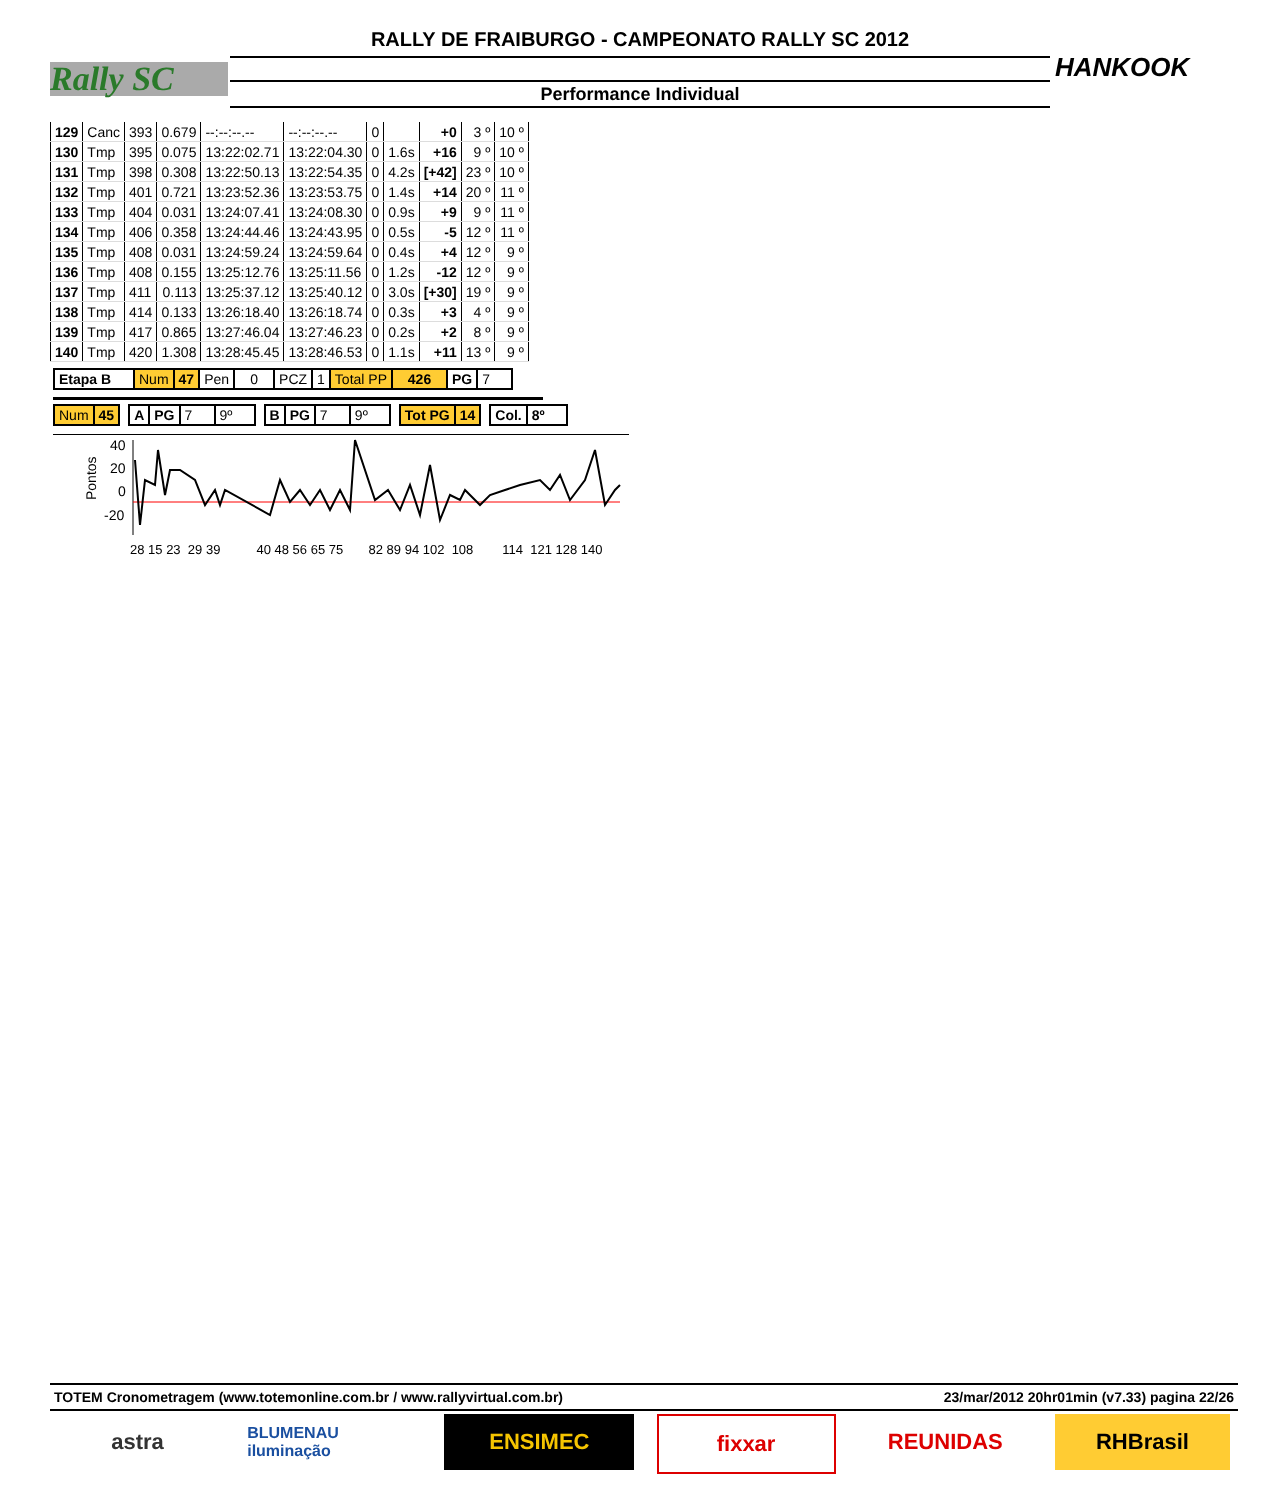RALLY DE FRAIBURGO - CAMPEONATO RALLY SC 2012
Rally SC HANKOOK
Performance Individual
| 129 | Canc | 393 | 0.679 | --:--:--.-- | --:--:--.-- | 0 | | +0 | 3 º | 10 º |
| 130 | Tmp | 395 | 0.075 | 13:22:02.71 | 13:22:04.30 | 0 | 1.6s | +16 | 9 º | 10 º |
| 131 | Tmp | 398 | 0.308 | 13:22:50.13 | 13:22:54.35 | 0 | 4.2s | [+42] | 23 º | 10 º |
| 132 | Tmp | 401 | 0.721 | 13:23:52.36 | 13:23:53.75 | 0 | 1.4s | +14 | 20 º | 11 º |
| 133 | Tmp | 404 | 0.031 | 13:24:07.41 | 13:24:08.30 | 0 | 0.9s | +9 | 9 º | 11 º |
| 134 | Tmp | 406 | 0.358 | 13:24:44.46 | 13:24:43.95 | 0 | 0.5s | -5 | 12 º | 11 º |
| 135 | Tmp | 408 | 0.031 | 13:24:59.24 | 13:24:59.64 | 0 | 0.4s | +4 | 12 º | 9 º |
| 136 | Tmp | 408 | 0.155 | 13:25:12.76 | 13:25:11.56 | 0 | 1.2s | -12 | 12 º | 9 º |
| 137 | Tmp | 411 | 0.113 | 13:25:37.12 | 13:25:40.12 | 0 | 3.0s | [+30] | 19 º | 9 º |
| 138 | Tmp | 414 | 0.133 | 13:26:18.40 | 13:26:18.74 | 0 | 0.3s | +3 | 4 º | 9 º |
| 139 | Tmp | 417 | 0.865 | 13:27:46.04 | 13:27:46.23 | 0 | 0.2s | +2 | 8 º | 9 º |
| 140 | Tmp | 420 | 1.308 | 13:28:45.45 | 13:28:46.53 | 0 | 1.1s | +11 | 13 º | 9 º |
| Etapa B | Num | 47 | Pen | 0 | PCZ | 1 | Total PP | 426 | PG | 7 |
| Num | 45 | | A | PG | 7 | 9º | | B | PG | 7 | 9º | | Tot PG | 14 | | Col. | 8º |
Pontos
40
20
0
-20
28 15 23 29 39 40 48 56 65 75 82 89 94 102 108 114 121 128 140
TOTEM Cronometragem (www.totemonline.com.br / www.rallyvirtual.com.br) 23/mar/2012 20hr01min (v7.33) pagina 22/26
astra
BLUMENAU iluminação
ENSIMEC fixxar REUNIDAS RHBrasil